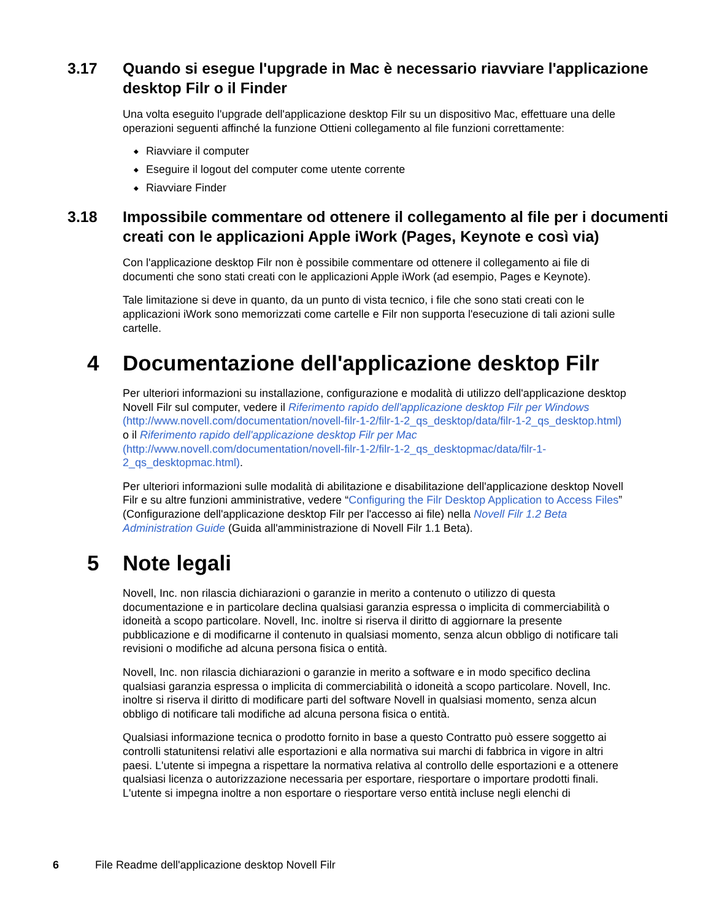3.17 Quando si esegue l'upgrade in Mac è necessario riavviare l'applicazione desktop Filr o il Finder
Una volta eseguito l'upgrade dell'applicazione desktop Filr su un dispositivo Mac, effettuare una delle operazioni seguenti affinché la funzione Ottieni collegamento al file funzioni correttamente:
◆ Riavviare il computer
◆ Eseguire il logout del computer come utente corrente
◆ Riavviare Finder
3.18 Impossibile commentare od ottenere il collegamento al file per i documenti creati con le applicazioni Apple iWork (Pages, Keynote e così via)
Con l'applicazione desktop Filr non è possibile commentare od ottenere il collegamento ai file di documenti che sono stati creati con le applicazioni Apple iWork (ad esempio, Pages e Keynote).
Tale limitazione si deve in quanto, da un punto di vista tecnico, i file che sono stati creati con le applicazioni iWork sono memorizzati come cartelle e Filr non supporta l'esecuzione di tali azioni sulle cartelle.
4 Documentazione dell'applicazione desktop Filr
Per ulteriori informazioni su installazione, configurazione e modalità di utilizzo dell'applicazione desktop Novell Filr sul computer, vedere il Riferimento rapido dell'applicazione desktop Filr per Windows (http://www.novell.com/documentation/novell-filr-1-2/filr-1-2_qs_desktop/data/filr-1-2_qs_desktop.html) o il Riferimento rapido dell'applicazione desktop Filr per Mac (http://www.novell.com/documentation/novell-filr-1-2/filr-1-2_qs_desktopmac/data/filr-1-2_qs_desktopmac.html).
Per ulteriori informazioni sulle modalità di abilitazione e disabilitazione dell'applicazione desktop Novell Filr e su altre funzioni amministrative, vedere “Configuring the Filr Desktop Application to Access Files” (Configurazione dell'applicazione desktop Filr per l'accesso ai file) nella Novell Filr 1.2 Beta Administration Guide (Guida all'amministrazione di Novell Filr 1.1 Beta).
5 Note legali
Novell, Inc. non rilascia dichiarazioni o garanzie in merito a contenuto o utilizzo di questa documentazione e in particolare declina qualsiasi garanzia espressa o implicita di commerciabilità o idoneità a scopo particolare. Novell, Inc. inoltre si riserva il diritto di aggiornare la presente pubblicazione e di modificarne il contenuto in qualsiasi momento, senza alcun obbligo di notificare tali revisioni o modifiche ad alcuna persona fisica o entità.
Novell, Inc. non rilascia dichiarazioni o garanzie in merito a software e in modo specifico declina qualsiasi garanzia espressa o implicita di commerciabilità o idoneità a scopo particolare. Novell, Inc. inoltre si riserva il diritto di modificare parti del software Novell in qualsiasi momento, senza alcun obbligo di notificare tali modifiche ad alcuna persona fisica o entità.
Qualsiasi informazione tecnica o prodotto fornito in base a questo Contratto può essere soggetto ai controlli statunitensi relativi alle esportazioni e alla normativa sui marchi di fabbrica in vigore in altri paesi. L'utente si impegna a rispettare la normativa relativa al controllo delle esportazioni e a ottenere qualsiasi licenza o autorizzazione necessaria per esportare, riesportare o importare prodotti finali. L'utente si impegna inoltre a non esportare o riesportare verso entità incluse negli elenchi di
6 File Readme dell'applicazione desktop Novell Filr